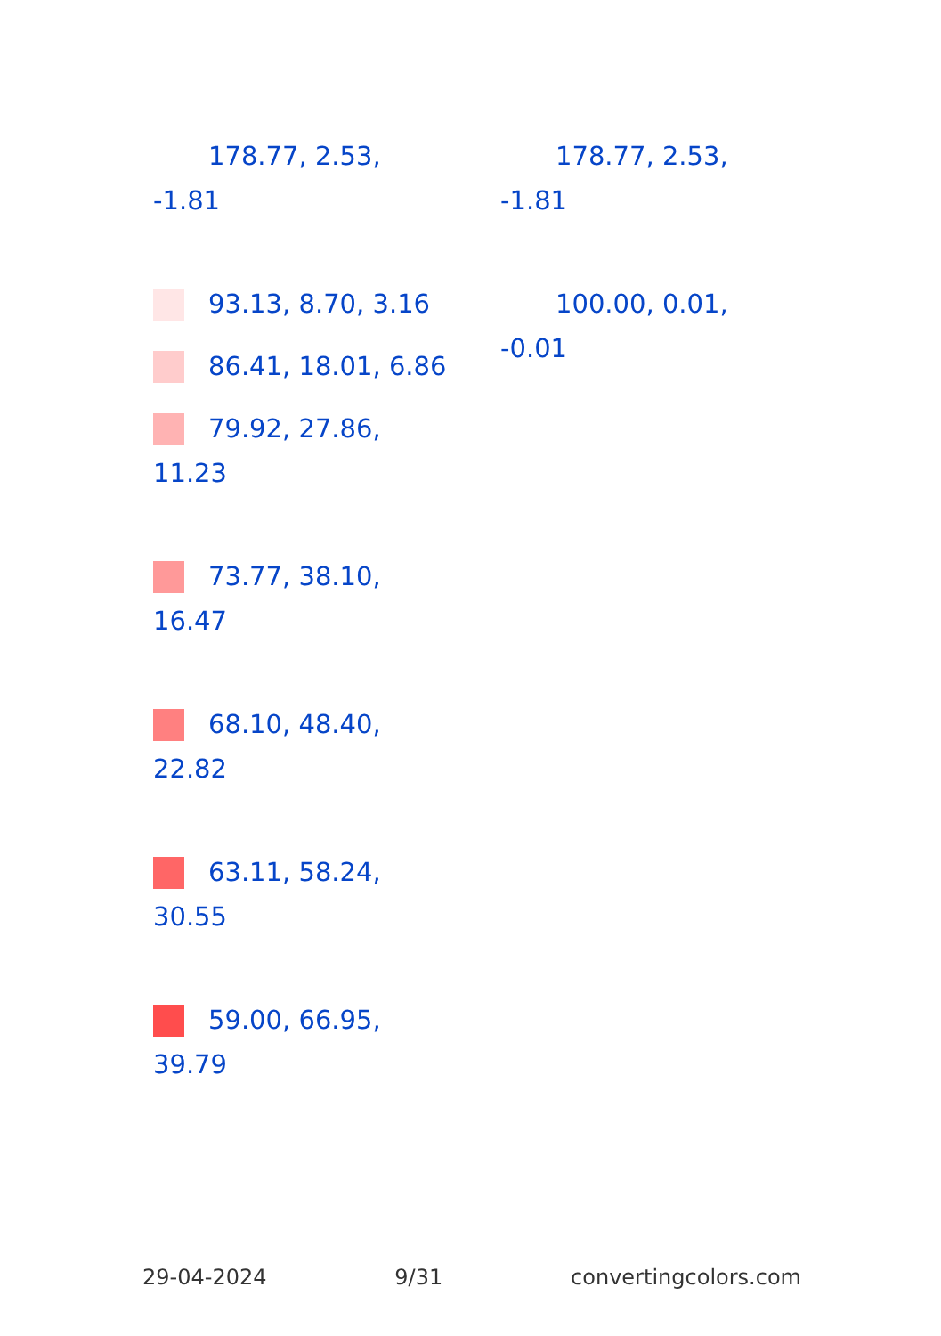178.77, 2.53, -1.81
93.13, 8.70, 3.16
86.41, 18.01, 6.86
79.92, 27.86, 11.23
73.77, 38.10, 16.47
68.10, 48.40, 22.82
63.11, 58.24, 30.55
59.00, 66.95, 39.79
178.77, 2.53, -1.81
100.00, 0.01, -0.01
29-04-2024 9/31 convertingcolors.com